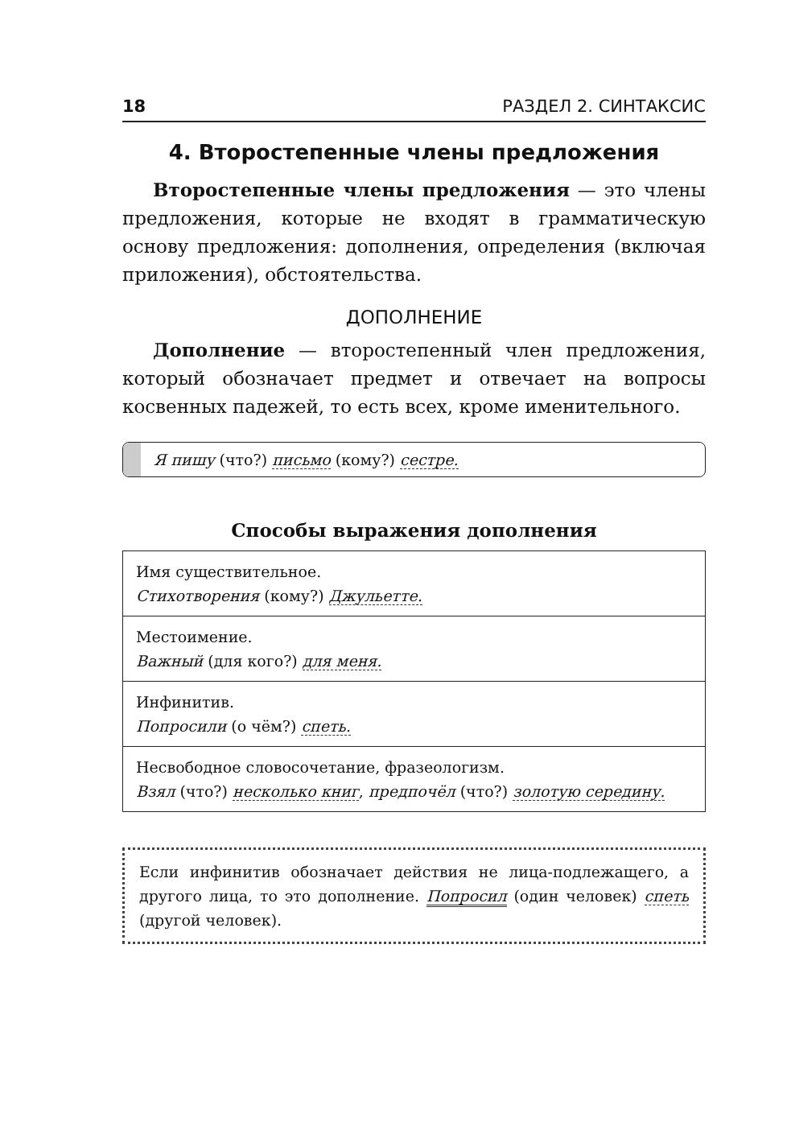18 РАЗДЕЛ 2. СИНТАКСИС
4. Второстепенные члены предложения
Второстепенные члены предложения — это члены предложения, которые не входят в грамматическую основу предложения: дополнения, определения (включая приложения), обстоятельства.
ДОПОЛНЕНИЕ
Дополнение — второстепенный член предложения, который обозначает предмет и отвечает на вопросы косвенных падежей, то есть всех, кроме именительного.
Я пишу (что?) письмо (кому?) сестре.
Способы выражения дополнения
| Имя существительное. Стихотворения (кому?) Джульетте. |
| Местоимение. Важный (для кого?) для меня. |
| Инфинитив. Попросили (о чём?) спеть. |
| Несвободное словосочетание, фразеологизм. Взял (что?) несколько книг , предпочёл (что?) золотую середину. |
Если инфинитив обозначает действия не лица-подлежащего, а другого лица, то это дополнение. Попросил (один человек) спеть (другой человек).